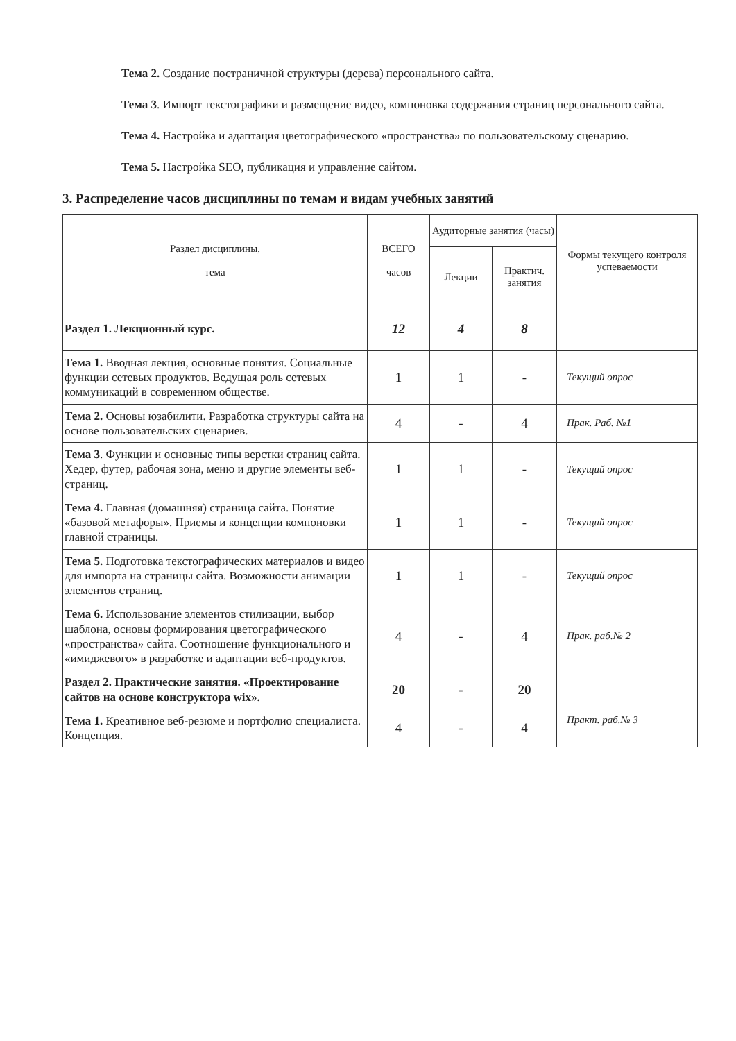Тема 2. Создание постраничной структуры (дерева) персонального сайта.
Тема 3. Импорт текстографики и размещение видео, компоновка содержания страниц персонального сайта.
Тема 4. Настройка и адаптация цветографического «пространства» по пользовательскому сценарию.
Тема 5. Настройка SEO, публикация и управление сайтом.
3. Распределение часов дисциплины по темам и видам учебных занятий
| Раздел дисциплины, тема | ВСЕГО часов | Аудиторные занятия (часы) | | Формы текущего контроля успеваемости |
| --- | --- | --- | --- | --- |
| | | Лекции | Практич. занятия | |
| Раздел 1. Лекционный курс. | 12 | 4 | 8 | |
| Тема 1. Вводная лекция, основные понятия. Социальные функции сетевых продуктов. Ведущая роль сетевых коммуникаций в современном обществе. | 1 | 1 | - | Текущий опрос |
| Тема 2. Основы юзабилити. Разработка структуры сайта на основе пользовательских сценариев. | 4 | - | 4 | Прак. Раб. №1 |
| Тема 3 . Функции и основные типы верстки страниц сайта. Хедер, футер, рабочая зона, меню и другие элементы веб-страниц. | 1 | 1 | - | Текущий опрос |
| Тема 4. Главная (домашняя) страница сайта. Понятие «базовой метафоры». Приемы и концепции компоновки главной страницы. | 1 | 1 | - | Текущий опрос |
| Тема 5. Подготовка текстографических материалов и видео для импорта на страницы сайта. Возможности анимации элементов страниц. | 1 | 1 | - | Текущий опрос |
| Тема 6. Использование элементов стилизации, выбор шаблона, основы формирования цветографического «пространства» сайта. Соотношение функционального и «имиджевого» в разработке и адаптации веб-продуктов. | 4 | - | 4 | Прак. раб.№ 2 |
| Раздел 2. Практические занятия. «Проектирование сайтов на основе конструктора wix». | 20 | - | 20 | |
| Тема 1. Креативное веб-резюме и портфолио специалиста. Концепция. | 4 | - | 4 | Практ. раб.№ 3 |